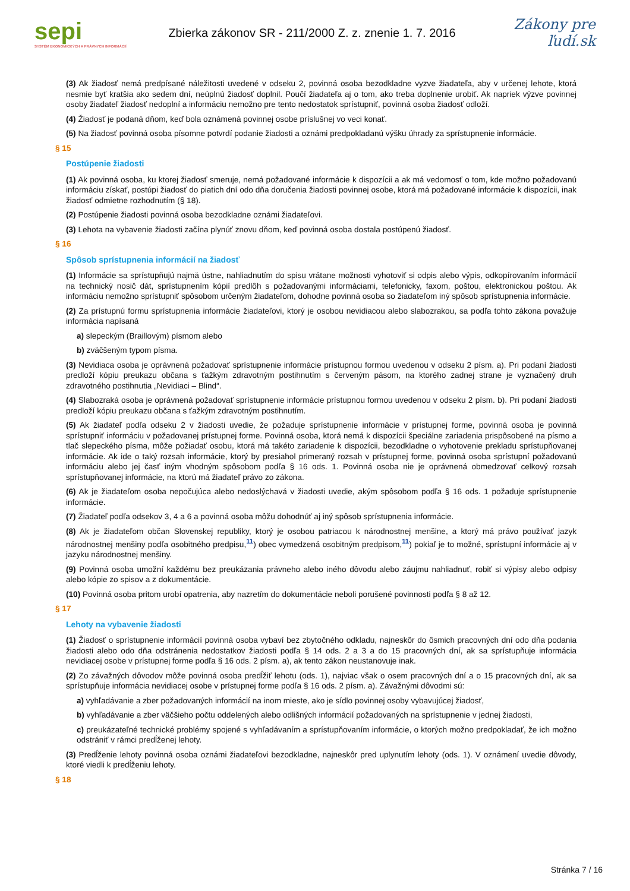sepi
SYSTÉM EKONOMICKÝCH A PRÁVNYCH INFORMÁCIÍ
Zbierka zákonov SR - 211/2000 Z. z. znenie 1. 7. 2016
Zákony pre ľudí.sk
(3) Ak žiadosť nemá predpísané náležitosti uvedené v odseku 2, povinná osoba bezodkladne vyzve žiadateľa, aby v určenej lehote, ktorá nesmie byť kratšia ako sedem dní, neúplnú žiadosť doplnil. Poučí žiadateľa aj o tom, ako treba doplnenie urobiť. Ak napriek výzve povinnej osoby žiadateľ žiadosť nedoplní a informáciu nemožno pre tento nedostatok sprístupniť, povinná osoba žiadosť odloží.
(4) Žiadosť je podaná dňom, keď bola oznámená povinnej osobe príslušnej vo veci konať.
(5) Na žiadosť povinná osoba písomne potvrdí podanie žiadosti a oznámi predpokladanú výšku úhrady za sprístupnenie informácie.
§ 15
Postúpenie žiadosti
(1) Ak povinná osoba, ku ktorej žiadosť smeruje, nemá požadované informácie k dispozícii a ak má vedomosť o tom, kde možno požadovanú informáciu získať, postúpi žiadosť do piatich dní odo dňa doručenia žiadosti povinnej osobe, ktorá má požadované informácie k dispozícii, inak žiadosť odmietne rozhodnutím (§ 18).
(2) Postúpenie žiadosti povinná osoba bezodkladne oznámi žiadateľovi.
(3) Lehota na vybavenie žiadosti začína plynúť znovu dňom, keď povinná osoba dostala postúpenú žiadosť.
§ 16
Spôsob sprístupnenia informácií na žiadosť
(1) Informácie sa sprístupňujú najmä ústne, nahliadnutím do spisu vrátane možnosti vyhotoviť si odpis alebo výpis, odkopírovaním informácií na technický nosič dát, sprístupnením kópií predlôh s požadovanými informáciami, telefonicky, faxom, poštou, elektronickou poštou. Ak informáciu nemožno sprístupniť spôsobom určeným žiadateľom, dohodne povinná osoba so žiadateľom iný spôsob sprístupnenia informácie.
(2) Za prístupnú formu sprístupnenia informácie žiadateľovi, ktorý je osobou nevidiacou alebo slabozrakou, sa podľa tohto zákona považuje informácia napísaná
a) slepeckým (Braillovým) písmom alebo
b) zväčšeným typom písma.
(3) Nevidiaca osoba je oprávnená požadovať sprístupnenie informácie prístupnou formou uvedenou v odseku 2 písm. a). Pri podaní žiadosti predloží kópiu preukazu občana s ťažkým zdravotným postihnutím s červeným pásom, na ktorého zadnej strane je vyznačený druh zdravotného postihnutia „Nevidiaci – Blind“.
(4) Slabozraká osoba je oprávnená požadovať sprístupnenie informácie prístupnou formou uvedenou v odseku 2 písm. b). Pri podaní žiadosti predloží kópiu preukazu občana s ťažkým zdravotným postihnutím.
(5) Ak žiadateľ podľa odseku 2 v žiadosti uvedie, že požaduje sprístupnenie informácie v prístupnej forme, povinná osoba je povinná sprístupniť informáciu v požadovanej prístupnej forme. Povinná osoba, ktorá nemá k dispozícii špeciálne zariadenia prispôsobené na písmo a tlač slepeckého písma, môže požiadať osobu, ktorá má takéto zariadenie k dispozícii, bezodkladne o vyhotovenie prekladu sprístupňovanej informácie. Ak ide o taký rozsah informácie, ktorý by presiahol primeraný rozsah v prístupnej forme, povinná osoba sprístupní požadovanú informáciu alebo jej časť iným vhodným spôsobom podľa § 16 ods. 1. Povinná osoba nie je oprávnená obmedzovať celkový rozsah sprístupňovanej informácie, na ktorú má žiadateľ právo zo zákona.
(6) Ak je žiadateľom osoba nepočujúca alebo nedoslýchavá v žiadosti uvedie, akým spôsobom podľa § 16 ods. 1 požaduje sprístupnenie informácie.
(7) Žiadateľ podľa odsekov 3, 4 a 6 a povinná osoba môžu dohodnúť aj iný spôsob sprístupnenia informácie.
(8) Ak je žiadateľom občan Slovenskej republiky, ktorý je osobou patriacou k národnostnej menšine, a ktorý má právo používať jazyk národnostnej menšiny podľa osobitného predpisu,<sup>11</sup>) obec vymedzená osobitným predpisom,<sup>11</sup>) pokiaľ je to možné, sprístupní informácie aj v jazyku národnostnej menšiny.
(9) Povinná osoba umožní každému bez preukázania právneho alebo iného dôvodu alebo záujmu nahliadnuť, robiť si výpisy alebo odpisy alebo kópie zo spisov a z dokumentácie.
(10) Povinná osoba pritom urobí opatrenia, aby nazretím do dokumentácie neboli porušené povinnosti podľa § 8 až 12.
§ 17
Lehoty na vybavenie žiadosti
(1) Žiadosť o sprístupnenie informácií povinná osoba vybaví bez zbytočného odkladu, najneskôr do ôsmich pracovných dní odo dňa podania žiadosti alebo odo dňa odstránenia nedostatkov žiadosti podľa § 14 ods. 2 a 3 a do 15 pracovných dní, ak sa sprístupňuje informácia nevidiacej osobe v prístupnej forme podľa § 16 ods. 2 písm. a), ak tento zákon neustanovuje inak.
(2) Zo závažných dôvodov môže povinná osoba predĺžiť lehotu (ods. 1), najviac však o osem pracovných dní a o 15 pracovných dní, ak sa sprístupňuje informácia nevidiacej osobe v prístupnej forme podľa § 16 ods. 2 písm. a). Závažnými dôvodmi sú:
a) vyhľadávanie a zber požadovaných informácií na inom mieste, ako je sídlo povinnej osoby vybavujúcej žiadosť,
b) vyhľadávanie a zber väčšieho počtu oddelených alebo odlišných informácií požadovaných na sprístupnenie v jednej žiadosti,
c) preukázateľné technické problémy spojené s vyhľadávaním a sprístupňovaním informácie, o ktorých možno predpokladať, že ich možno odstrániť v rámci predĺženej lehoty.
(3) Predĺženie lehoty povinná osoba oznámi žiadateľovi bezodkladne, najneskôr pred uplynutím lehoty (ods. 1). V oznámení uvedie dôvody, ktoré viedli k predĺženiu lehoty.
§ 18
Stránka 7 / 16